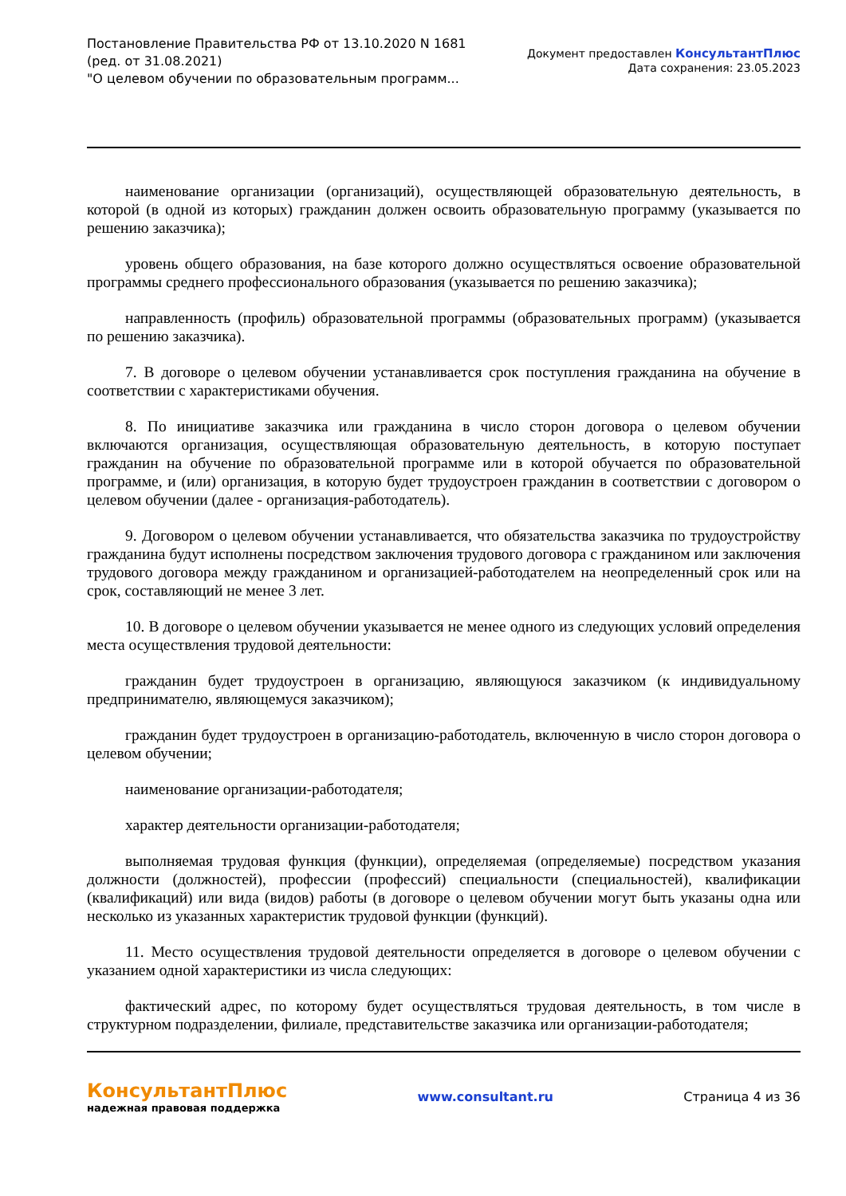Постановление Правительства РФ от 13.10.2020 N 1681
(ред. от 31.08.2021)
"О целевом обучении по образовательным программ...
Документ предоставлен КонсультантПлюс
Дата сохранения: 23.05.2023
наименование организации (организаций), осуществляющей образовательную деятельность, в которой (в одной из которых) гражданин должен освоить образовательную программу (указывается по решению заказчика);
уровень общего образования, на базе которого должно осуществляться освоение образовательной программы среднего профессионального образования (указывается по решению заказчика);
направленность (профиль) образовательной программы (образовательных программ) (указывается по решению заказчика).
7. В договоре о целевом обучении устанавливается срок поступления гражданина на обучение в соответствии с характеристиками обучения.
8. По инициативе заказчика или гражданина в число сторон договора о целевом обучении включаются организация, осуществляющая образовательную деятельность, в которую поступает гражданин на обучение по образовательной программе или в которой обучается по образовательной программе, и (или) организация, в которую будет трудоустроен гражданин в соответствии с договором о целевом обучении (далее - организация-работодатель).
9. Договором о целевом обучении устанавливается, что обязательства заказчика по трудоустройству гражданина будут исполнены посредством заключения трудового договора с гражданином или заключения трудового договора между гражданином и организацией-работодателем на неопределенный срок или на срок, составляющий не менее 3 лет.
10. В договоре о целевом обучении указывается не менее одного из следующих условий определения места осуществления трудовой деятельности:
гражданин будет трудоустроен в организацию, являющуюся заказчиком (к индивидуальному предпринимателю, являющемуся заказчиком);
гражданин будет трудоустроен в организацию-работодатель, включенную в число сторон договора о целевом обучении;
наименование организации-работодателя;
характер деятельности организации-работодателя;
выполняемая трудовая функция (функции), определяемая (определяемые) посредством указания должности (должностей), профессии (профессий) специальности (специальностей), квалификации (квалификаций) или вида (видов) работы (в договоре о целевом обучении могут быть указаны одна или несколько из указанных характеристик трудовой функции (функций).
11. Место осуществления трудовой деятельности определяется в договоре о целевом обучении с указанием одной характеристики из числа следующих:
фактический адрес, по которому будет осуществляться трудовая деятельность, в том числе в структурном подразделении, филиале, представительстве заказчика или организации-работодателя;
КонсультантПлюс
надежная правовая поддержка
www.consultant.ru Страница 4 из 36